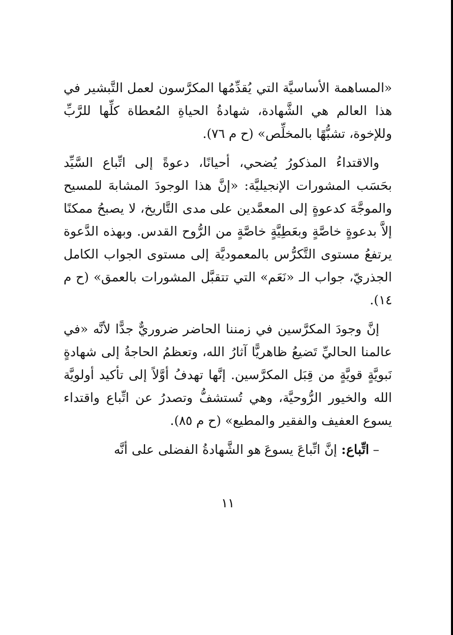«المساهمة الأساسيَّة التي يُقدِّمُها المكرَّسون لعمل التَّبشير في هذا العالم هي الشَّهادة، شهادةُ الحياةِ المُعطاة كلِّها للرَّبِّ وللإخوة، تشبُّهًا بالمخلِّص» (ح م ٧٦).
والاقتداءُ المذكورُ يُضحي، أحيانًا، دعوةً إلى اتِّباع السَّيِّد بحَسَب المشورات الإنجيليَّة: «إنَّ هذا الوجودَ المشابهَ للمسيح والموجَّهَ كدعوةٍ إلى المعمَّدين على مدى التَّاريخ، لا يصبحُ ممكنًا إلاَّ بدعوةٍ خاصَّةٍ وبعَطِيَّةٍ خاصَّةٍ من الرُّوح القدس. وبهذه الدَّعوة يرتفعُ مستوى التَّكرُّس بالمعموديَّة إلى مستوى الجواب الكامل الجذريّ، جواب الـ «نَعَم» التي تتقبَّل المشورات بالعمق» (ح م ١٤).
إنَّ وجودَ المكرَّسين في زمننا الحاضر ضروريٌّ جدًّا لأنَّه «في عالمنا الحاليِّ تَضيعُ ظاهريًّا آثارُ الله، وتعظمُ الحاجةُ إلى شهادةٍ نَبويَّةٍ قويَّةٍ من قِبَل المكرَّسين. إنَّها تهدفُ أوَّلاً إلى تأكيد أولويَّة الله والخيور الرُّوحيَّة، وهي تُستشفُّ وتصدرُ عن اتِّباع واقتداء يسوع العفيف والفقير والمطيع» (ح م ٨٥).
– اتِّباع: إنَّ اتِّباعَ يسوعَ هو الشَّهادةُ الفضلى على أنَّه
١١